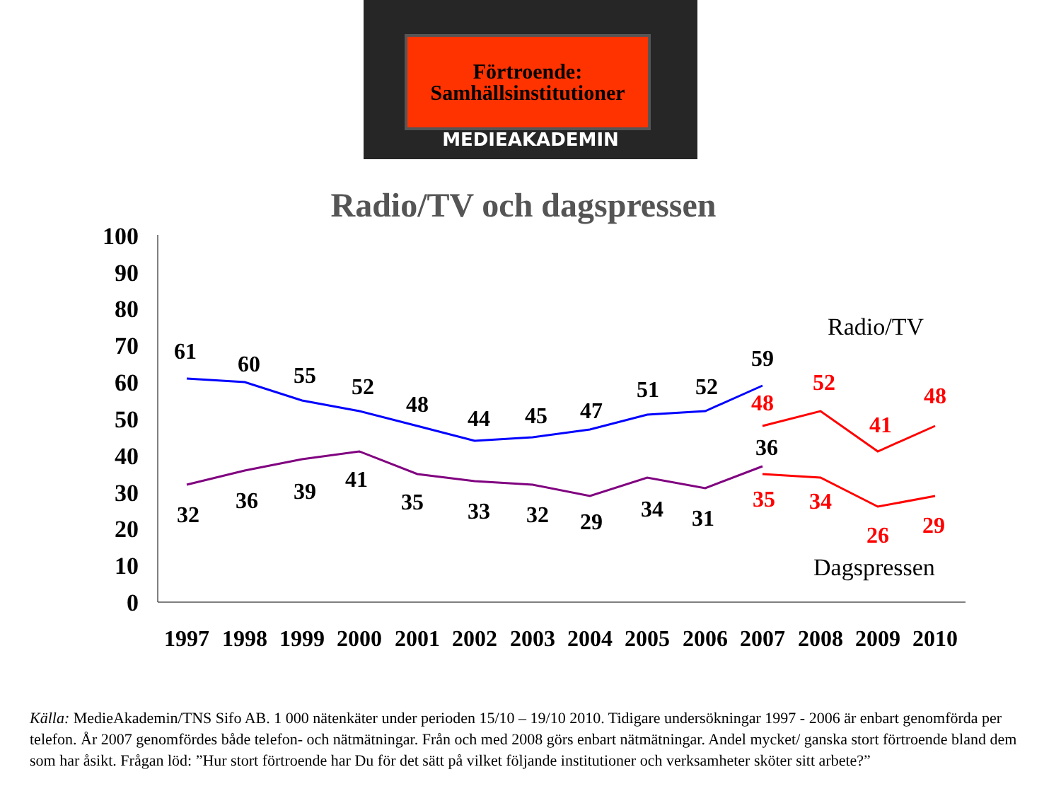Förtroende:
Samhällsinstitutioner
MEDIEAKADEMIN
Radio/TV och dagspressen
100
90
80
70
60
50
40
30
20
10
0
1997
1998
1999
2000
2001
2002
2003
2004
2005
2006
2007
2008
2009
2010
61
60
55
52
48
44
45
47
51
52
59
32
36
39
41
35
33
32
29
34
31
36
48
52
41
48
35
34
26
29
Radio/TV
Dagspressen
Källa: MedieAkademin/TNS Sifo AB. 1 000 nätenkäter under perioden 15/10 – 19/10 2010. Tidigare undersökningar 1997 - 2006 är enbart genomförda per telefon. År 2007 genomfördes både telefon- och nätmätningar. Från och med 2008 görs enbart nätmätningar. Andel mycket/ ganska stort förtroende bland dem som har åsikt. Frågan löd: ”Hur stort förtroende har Du för det sätt på vilket följande institutioner och verksamheter sköter sitt arbete?”